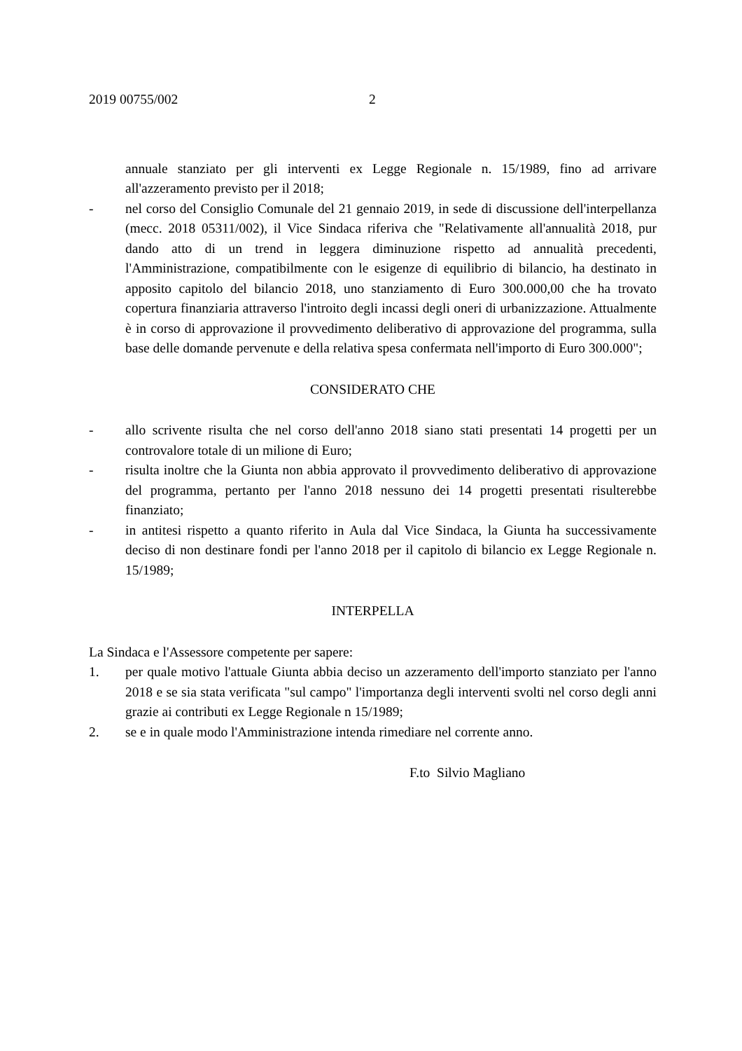2019 00755/002 2
annuale stanziato per gli interventi ex Legge Regionale n. 15/1989, fino ad arrivare all'azzeramento previsto per il 2018;
- nel corso del Consiglio Comunale del 21 gennaio 2019, in sede di discussione dell'interpellanza (mecc. 2018 05311/002), il Vice Sindaca riferiva che "Relativamente all'annualità 2018, pur dando atto di un trend in leggera diminuzione rispetto ad annualità precedenti, l'Amministrazione, compatibilmente con le esigenze di equilibrio di bilancio, ha destinato in apposito capitolo del bilancio 2018, uno stanziamento di Euro 300.000,00 che ha trovato copertura finanziaria attraverso l'introito degli incassi degli oneri di urbanizzazione. Attualmente è in corso di approvazione il provvedimento deliberativo di approvazione del programma, sulla base delle domande pervenute e della relativa spesa confermata nell'importo di Euro 300.000";
CONSIDERATO CHE
- allo scrivente risulta che nel corso dell'anno 2018 siano stati presentati 14 progetti per un controvalore totale di un milione di Euro;
- risulta inoltre che la Giunta non abbia approvato il provvedimento deliberativo di approvazione del programma, pertanto per l'anno 2018 nessuno dei 14 progetti presentati risulterebbe finanziato;
- in antitesi rispetto a quanto riferito in Aula dal Vice Sindaca, la Giunta ha successivamente deciso di non destinare fondi per l'anno 2018 per il capitolo di bilancio ex Legge Regionale n. 15/1989;
INTERPELLA
La Sindaca e l'Assessore competente per sapere:
1. per quale motivo l'attuale Giunta abbia deciso un azzeramento dell'importo stanziato per l'anno 2018 e se sia stata verificata "sul campo" l'importanza degli interventi svolti nel corso degli anni grazie ai contributi ex Legge Regionale n 15/1989;
2. se e in quale modo l'Amministrazione intenda rimediare nel corrente anno.
F.to Silvio Magliano